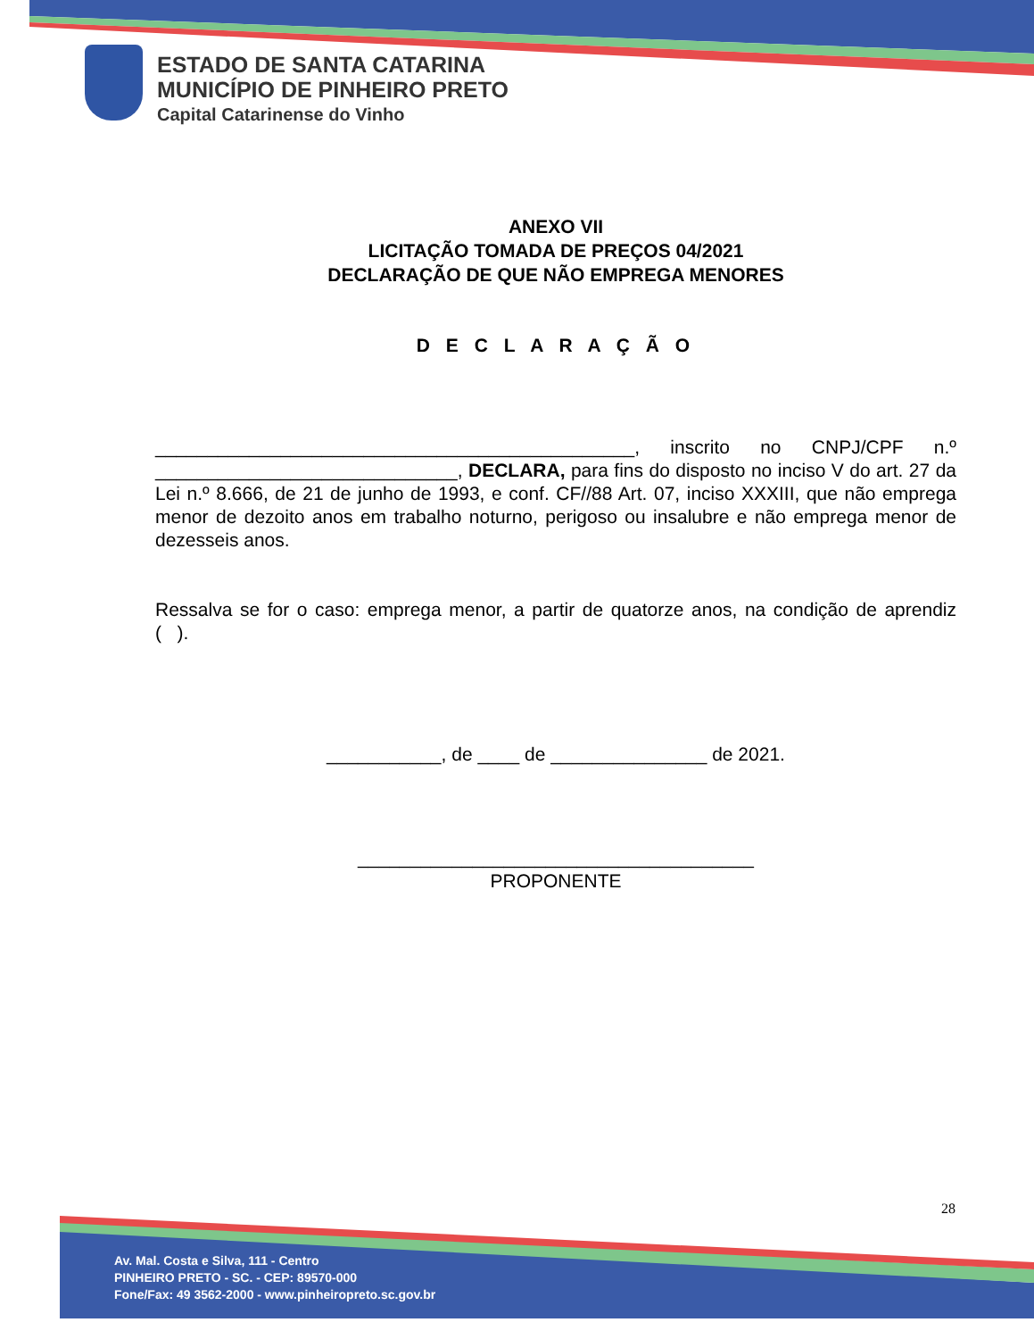ESTADO DE SANTA CATARINA
MUNICÍPIO DE PINHEIRO PRETO
Capital Catarinense do Vinho
ANEXO VII
LICITAÇÃO TOMADA DE PREÇOS 04/2021
DECLARAÇÃO DE QUE NÃO EMPREGA MENORES
D E C L A R A Ç Ã O
______________________________________________, inscrito no CNPJ/CPF n.º _____________________________, DECLARA, para fins do disposto no inciso V do art. 27 da Lei n.º 8.666, de 21 de junho de 1993, e conf. CF//88 Art. 07, inciso XXXIII, que não emprega menor de dezoito anos em trabalho noturno, perigoso ou insalubre e não emprega menor de dezesseis anos.
Ressalva se for o caso: emprega menor, a partir de quatorze anos, na condição de aprendiz ( ).
___________, de ____ de _______________ de 2021.
______________________________________
PROPONENTE
28
Av. Mal. Costa e Silva, 111 - Centro
PINHEIRO PRETO - SC. - CEP: 89570-000
Fone/Fax: 49 3562-2000 - www.pinheiropreto.sc.gov.br